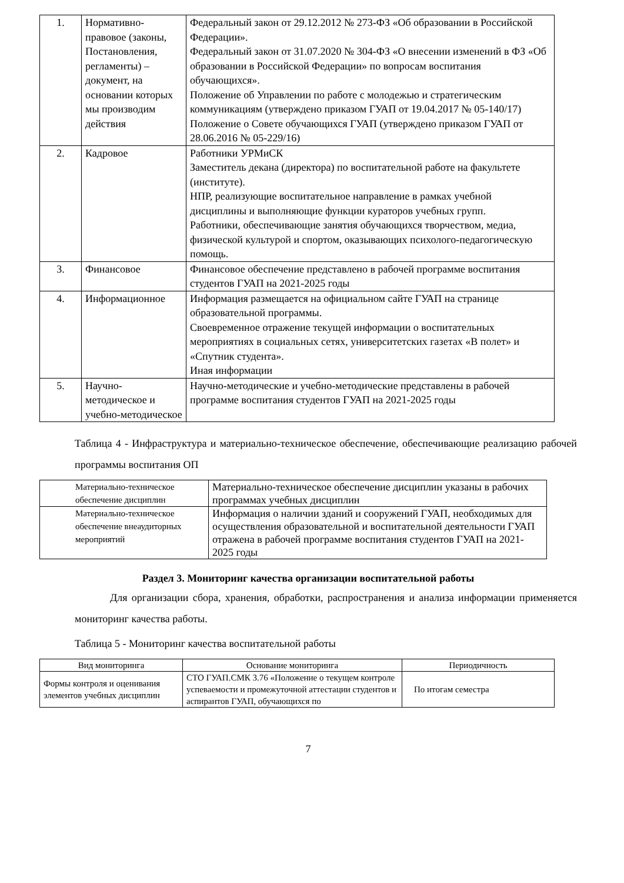| 1. | Нормативно-правовое (законы, Постановления, регламенты) – документ, на основании которых мы производим действия | Федеральный закон от 29.12.2012 № 273-ФЗ «Об образовании в Российской Федерации». Федеральный закон от 31.07.2020 № 304-ФЗ «О внесении изменений в ФЗ «Об образовании в Российской Федерации» по вопросам воспитания обучающихся». Положение об Управлении по работе с молодежью и стратегическим коммуникациям (утверждено приказом ГУАП от 19.04.2017 № 05-140/17) Положение о Совете обучающихся ГУАП (утверждено приказом ГУАП от 28.06.2016 № 05-229/16) |
| 2. | Кадровое | Работники УРМиСК Заместитель декана (директора) по воспитательной работе на факультете (институте). НПР, реализующие воспитательное направление в рамках учебной дисциплины и выполняющие функции кураторов учебных групп. Работники, обеспечивающие занятия обучающихся творчеством, медиа, физической культурой и спортом, оказывающих психолого-педагогическую помощь. |
| 3. | Финансовое | Финансовое обеспечение представлено в рабочей программе воспитания студентов ГУАП на 2021-2025 годы |
| 4. | Информационное | Информация размещается на официальном сайте ГУАП на странице образовательной программы. Своевременное отражение текущей информации о воспитательных мероприятиях в социальных сетях, университетских газетах «В полет» и «Спутник студента». Иная информации |
| 5. | Научно-методическое и учебно-методическое | Научно-методические и учебно-методические представлены в рабочей программе воспитания студентов ГУАП на 2021-2025 годы |
Таблица 4 - Инфраструктура и материально-техническое обеспечение, обеспечивающие реализацию рабочей программы воспитания ОП
| Материально-техническое обеспечение дисциплин | Материально-техническое обеспечение дисциплин указаны в рабочих программах учебных дисциплин |
| Материально-техническое обеспечение внеаудиторных мероприятий | Информация о наличии зданий и сооружений ГУАП, необходимых для осуществления образовательной и воспитательной деятельности ГУАП отражена в рабочей программе воспитания студентов ГУАП на 2021-2025 годы |
Раздел 3. Мониторинг качества организации воспитательной работы
Для организации сбора, хранения, обработки, распространения и анализа информации применяется мониторинг качества работы.
Таблица 5 - Мониторинг качества воспитательной работы
| Вид мониторинга | Основание мониторинга | Периодичность |
| --- | --- | --- |
| Формы контроля и оценивания элементов учебных дисциплин | СТО ГУАП.СМК 3.76 «Положение о текущем контроле успеваемости и промежуточной аттестации студентов и аспирантов ГУАП, обучающихся по | По итогам семестра |
7